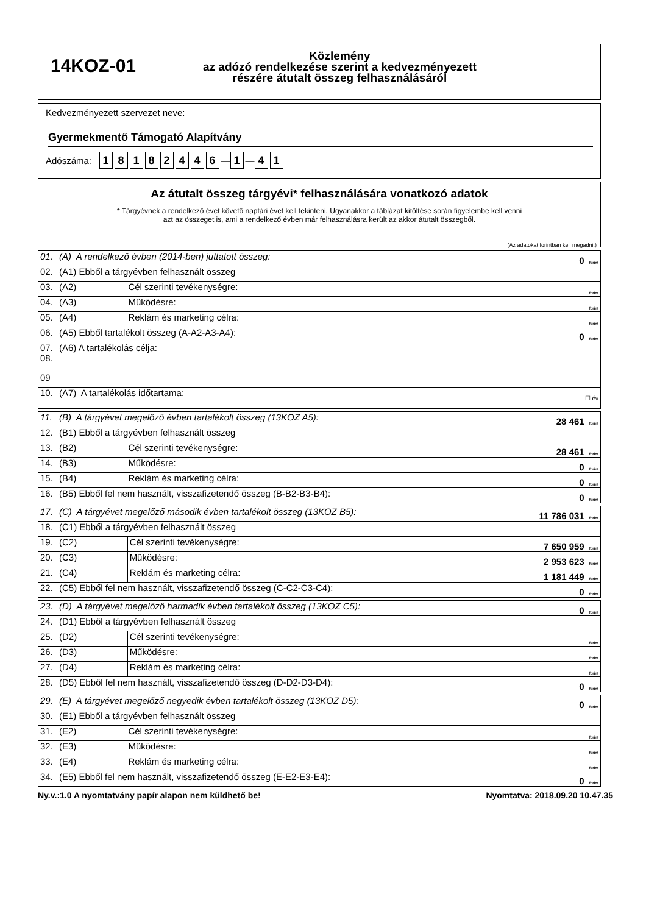14KOZ-01
Közlemény
az adózó rendelkezése szerint a kedvezményezett
részére átutalt összeg felhasználásáról
Kedvezményezett szervezet neve:
Gyermekmentő Támogató Alapítvány
Adószáma: 18182446 — 1 — 4 1
Az átutalt összeg tárgyévi* felhasználására vonatkozó adatok
* Tárgyévnek a rendelkező évet követő naptári évet kell tekinteni. Ugyanakkor a táblázat kitöltése során figyelembe kell venni
azt az összeget is, ami a rendelkező évben már felhasználásra került az akkor átutalt összegből.
(Az adatokat forintban kell megadni.)
| 01. | (A) A rendelkező évben (2014-ben) juttatott összeg: | | 0 forint |
| 02. | (A1) Ebből a tárgyévben felhasznált összeg | | |
| 03. | (A2) | Cél szerinti tevékenységre: | forint |
| 04. | (A3) | Működésre: | forint |
| 05. | (A4) | Reklám és marketing célra: | forint |
| 06. | (A5) Ebből tartalékolt összeg (A-A2-A3-A4): | | 0 forint |
| 07. 08. | (A6) A tartalékolás célja: | | |
| 09 | | | |
| 10. | (A7) A tartalékolás időtartama: | | ☐ év |
| 11. | (B) A tárgyévet megelőző évben tartalékolt összeg (13KOZ A5): | | 28 461 forint |
| 12. | (B1) Ebből a tárgyévben felhasznált összeg | | |
| 13. | (B2) | Cél szerinti tevékenységre: | 28 461 forint |
| 14. | (B3) | Működésre: | 0 forint |
| 15. | (B4) | Reklám és marketing célra: | 0 forint |
| 16. | (B5) Ebből fel nem használt, visszafizetendő összeg (B-B2-B3-B4): | | 0 forint |
| 17. | (C) A tárgyévet megelőző második évben tartalékolt összeg (13KOZ B5): | | 11 786 031 forint |
| 18. | (C1) Ebből a tárgyévben felhasznált összeg | | |
| 19. | (C2) | Cél szerinti tevékenységre: | 7 650 959 forint |
| 20. | (C3) | Működésre: | 2 953 623 forint |
| 21. | (C4) | Reklám és marketing célra: | 1 181 449 forint |
| 22. | (C5) Ebből fel nem használt, visszafizetendő összeg (C-C2-C3-C4): | | 0 forint |
| 23. | (D) A tárgyévet megelőző harmadik évben tartalékolt összeg (13KOZ C5): | | 0 forint |
| 24. | (D1) Ebből a tárgyévben felhasznált összeg | | |
| 25. | (D2) | Cél szerinti tevékenységre: | forint |
| 26. | (D3) | Működésre: | forint |
| 27. | (D4) | Reklám és marketing célra: | forint |
| 28. | (D5) Ebből fel nem használt, visszafizetendő összeg (D-D2-D3-D4): | | 0 forint |
| 29. | (E) A tárgyévet megelőző negyedik évben tartalékolt összeg (13KOZ D5): | | 0 forint |
| 30. | (E1) Ebből a tárgyévben felhasznált összeg | | |
| 31. | (E2) | Cél szerinti tevékenységre: | forint |
| 32. | (E3) | Működésre: | forint |
| 33. | (E4) | Reklám és marketing célra: | forint |
| 34. | (E5) Ebből fel nem használt, visszafizetendő összeg (E-E2-E3-E4): | | 0 forint |
Ny.v.:1.0 A nyomtatvány papír alapon nem küldhető be! Nyomtatva: 2018.09.20 10.47.35